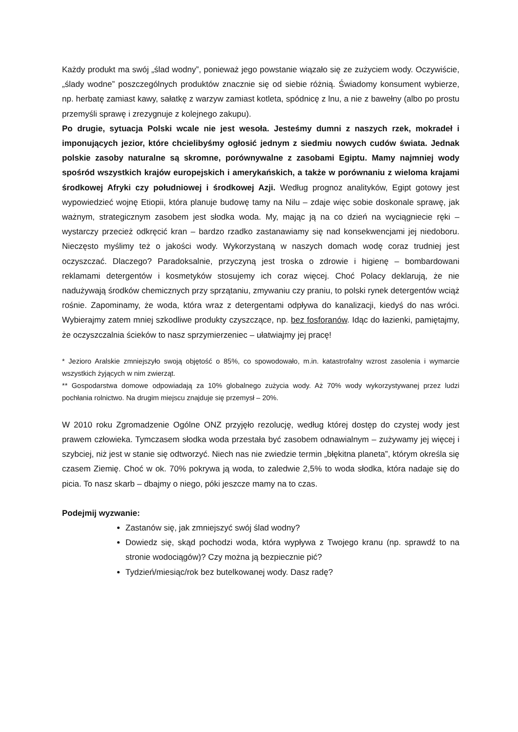Każdy produkt ma swój „ślad wodny”, ponieważ jego powstanie wiązało się ze zużyciem wody. Oczywiście, „ślady wodne” poszczególnych produktów znacznie się od siebie różnią. Świadomy konsument wybierze, np. herbatę zamiast kawy, sałatkę z warzyw zamiast kotleta, spódnicę z lnu, a nie z bawełny (albo po prostu przemyśli sprawę i zrezygnuje z kolejnego zakupu).
Po drugie, sytuacja Polski wcale nie jest wesoła. Jesteśmy dumni z naszych rzek, mokradeł i imponujących jezior, które chcielibyśmy ogłosić jednym z siedmiu nowych cudów świata. Jednak polskie zasoby naturalne są skromne, porównywalne z zasobami Egiptu. Mamy najmniej wody spośród wszystkich krajów europejskich i amerykańskich, a także w porównaniu z wieloma krajami środkowej Afryki czy południowej i środkowej Azji. Według prognoz analityków, Egipt gotowy jest wypowiedzieć wojnę Etiopii, która planuje budowę tamy na Nilu – zdaje więc sobie doskonale sprawę, jak ważnym, strategicznym zasobem jest słodka woda. My, mając ją na co dzień na wyciągniecie ręki – wystarczy przecież odkręcić kran – bardzo rzadko zastanawiamy się nad konsekwencjami jej niedoboru. Nieczęsto myślimy też o jakości wody. Wykorzystaną w naszych domach wodę coraz trudniej jest oczyszczać. Dlaczego? Paradoksalnie, przyczyną jest troska o zdrowie i higienę – bombardowani reklamami detergentów i kosmetyków stosujemy ich coraz więcej. Choć Polacy deklarują, że nie nadużywają środków chemicznych przy sprzątaniu, zmywaniu czy praniu, to polski rynek detergentów wciąż rośnie. Zapominamy, że woda, która wraz z detergentami odpływa do kanalizacji, kiedyś do nas wróci. Wybierajmy zatem mniej szkodliwe produkty czyszczące, np. bez fosforanów. Idąc do łazienki, pamiętajmy, że oczyszczalnia ścieków to nasz sprzymierzeniec – ułatwiajmy jej pracę!
* Jezioro Aralskie zmniejszyło swoją objętość o 85%, co spowodowało, m.in. katastrofalny wzrost zasolenia i wymarcie wszystkich żyjących w nim zwierząt.
** Gospodarstwa domowe odpowiadają za 10% globalnego zużycia wody. Aż 70% wody wykorzystywanej przez ludzi pochłania rolnictwo. Na drugim miejscu znajduje się przemysł – 20%.
W 2010 roku Zgromadzenie Ogólne ONZ przyjęło rezolucję, według której dostęp do czystej wody jest prawem człowieka. Tymczasem słodka woda przestała być zasobem odnawialnym – zużywamy jej więcej i szybciej, niż jest w stanie się odtworzyć. Niech nas nie zwiedzie termin „błękitna planeta”, którym określa się czasem Ziemię. Choć w ok. 70% pokrywa ją woda, to zaledwie 2,5% to woda słodka, która nadaje się do picia. To nasz skarb – dbajmy o niego, póki jeszcze mamy na to czas.
Podejmij wyzwanie:
Zastanów się, jak zmniejszyć swój ślad wodny?
Dowiedz się, skąd pochodzi woda, która wypływa z Twojego kranu (np. sprawdź to na stronie wodociągów)? Czy można ją bezpiecznie pić?
Tydzień/miesiąc/rok bez butelkowanej wody. Dasz radę?